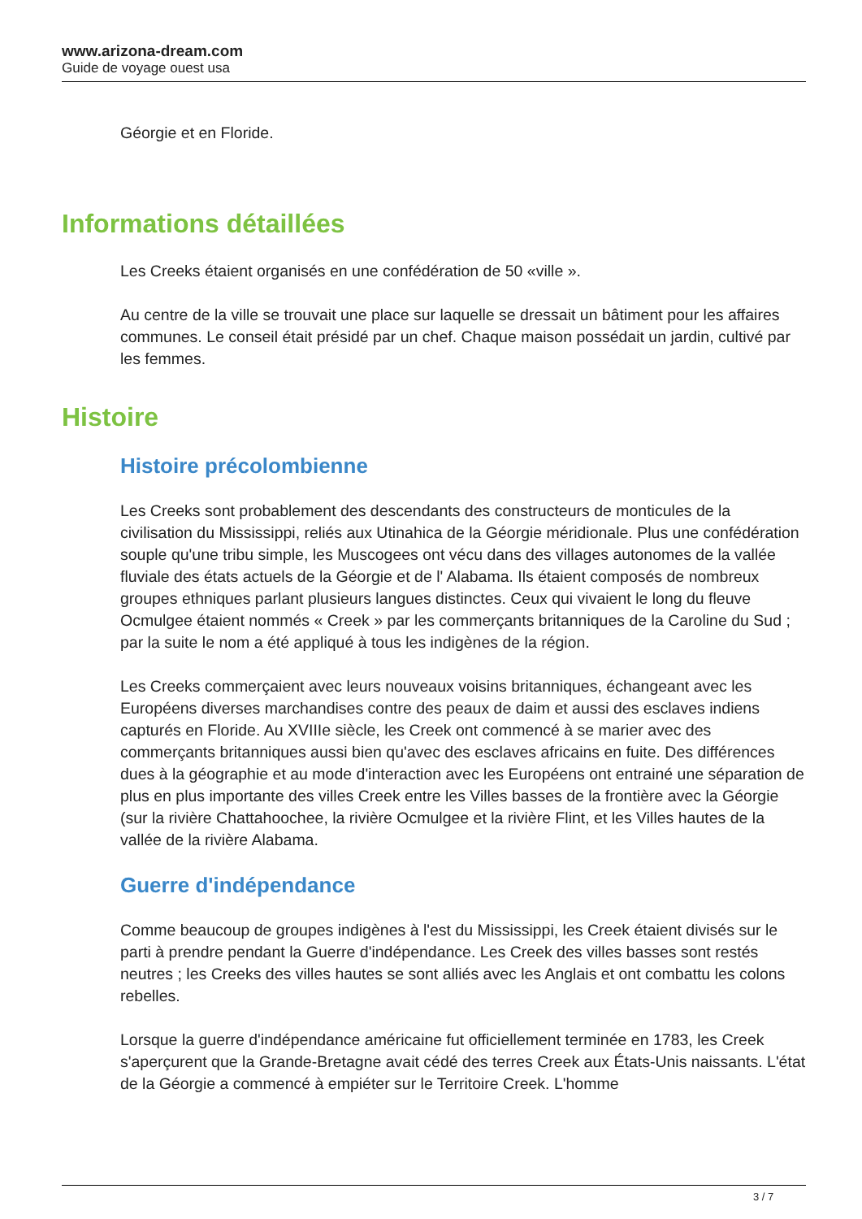www.arizona-dream.com
Guide de voyage ouest usa
Géorgie et en Floride.
Informations détaillées
Les Creeks étaient organisés en une confédération de 50 «ville ».
Au centre de la ville se trouvait une place sur laquelle se dressait un bâtiment pour les affaires communes. Le conseil était présidé par un chef. Chaque maison possédait un jardin, cultivé par les femmes.
Histoire
Histoire précolombienne
Les Creeks sont probablement des descendants des constructeurs de monticules de la civilisation du Mississippi, reliés aux Utinahica de la Géorgie méridionale. Plus une confédération souple qu'une tribu simple, les Muscogees ont vécu dans des villages autonomes de la vallée fluviale des états actuels de la Géorgie et de l' Alabama. Ils étaient composés de nombreux groupes ethniques parlant plusieurs langues distinctes. Ceux qui vivaient le long du fleuve Ocmulgee étaient nommés « Creek » par les commerçants britanniques de la Caroline du Sud ; par la suite le nom a été appliqué à tous les indigènes de la région.
Les Creeks commerçaient avec leurs nouveaux voisins britanniques, échangeant avec les Européens diverses marchandises contre des peaux de daim et aussi des esclaves indiens capturés en Floride. Au XVIIIe siècle, les Creek ont commencé à se marier avec des commerçants britanniques aussi bien qu'avec des esclaves africains en fuite. Des différences dues à la géographie et au mode d'interaction avec les Européens ont entrainé une séparation de plus en plus importante des villes Creek entre les Villes basses de la frontière avec la Géorgie (sur la rivière Chattahoochee, la rivière Ocmulgee et la rivière Flint, et les Villes hautes de la vallée de la rivière Alabama.
Guerre d'indépendance
Comme beaucoup de groupes indigènes à l'est du Mississippi, les Creek étaient divisés sur le parti à prendre pendant la Guerre d'indépendance. Les Creek des villes basses sont restés neutres ; les Creeks des villes hautes se sont alliés avec les Anglais et ont combattu les colons rebelles.
Lorsque la guerre d'indépendance américaine fut officiellement terminée en 1783, les Creek s'aperçurent que la Grande-Bretagne avait cédé des terres Creek aux États-Unis naissants. L'état de la Géorgie a commencé à empiéter sur le Territoire Creek. L'homme
3 / 7